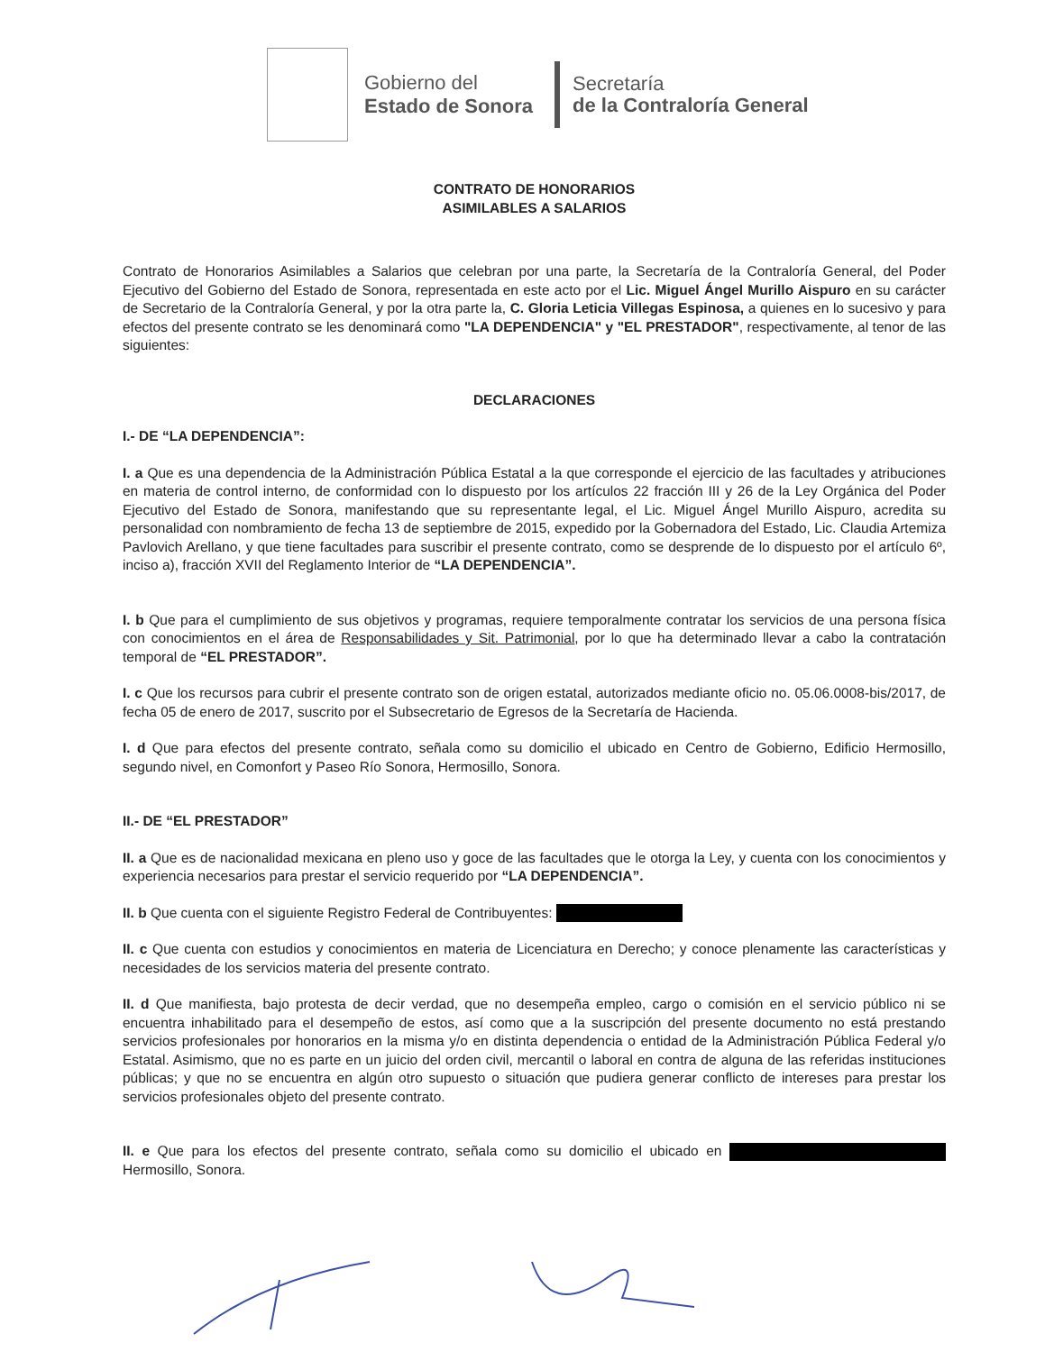Gobierno del
Estado de Sonora
Secretaría
de la Contraloría General
CONTRATO DE HONORARIOS
ASIMILABLES A SALARIOS
Contrato de Honorarios Asimilables a Salarios que celebran por una parte, la Secretaría de la Contraloría General, del Poder Ejecutivo del Gobierno del Estado de Sonora, representada en este acto por el Lic. Miguel Ángel Murillo Aispuro en su carácter de Secretario de la Contraloría General, y por la otra parte la, C. Gloria Leticia Villegas Espinosa, a quienes en lo sucesivo y para efectos del presente contrato se les denominará como "LA DEPENDENCIA" y "EL PRESTADOR", respectivamente, al tenor de las siguientes:
DECLARACIONES
I.- DE “LA DEPENDENCIA”:
I. a Que es una dependencia de la Administración Pública Estatal a la que corresponde el ejercicio de las facultades y atribuciones en materia de control interno, de conformidad con lo dispuesto por los artículos 22 fracción III y 26 de la Ley Orgánica del Poder Ejecutivo del Estado de Sonora, manifestando que su representante legal, el Lic. Miguel Ángel Murillo Aispuro, acredita su personalidad con nombramiento de fecha 13 de septiembre de 2015, expedido por la Gobernadora del Estado, Lic. Claudia Artemiza Pavlovich Arellano, y que tiene facultades para suscribir el presente contrato, como se desprende de lo dispuesto por el artículo 6º, inciso a), fracción XVII del Reglamento Interior de “LA DEPENDENCIA”.
I. b Que para el cumplimiento de sus objetivos y programas, requiere temporalmente contratar los servicios de una persona física con conocimientos en el área de Responsabilidades y Sit. Patrimonial, por lo que ha determinado llevar a cabo la contratación temporal de “EL PRESTADOR”.
I. c Que los recursos para cubrir el presente contrato son de origen estatal, autorizados mediante oficio no. 05.06.0008-bis/2017, de fecha 05 de enero de 2017, suscrito por el Subsecretario de Egresos de la Secretaría de Hacienda.
I. d Que para efectos del presente contrato, señala como su domicilio el ubicado en Centro de Gobierno, Edificio Hermosillo, segundo nivel, en Comonfort y Paseo Río Sonora, Hermosillo, Sonora.
II.- DE “EL PRESTADOR”
II. a Que es de nacionalidad mexicana en pleno uso y goce de las facultades que le otorga la Ley, y cuenta con los conocimientos y experiencia necesarios para prestar el servicio requerido por “LA DEPENDENCIA”.
II. b Que cuenta con el siguiente Registro Federal de Contribuyentes:
II. c Que cuenta con estudios y conocimientos en materia de Licenciatura en Derecho; y conoce plenamente las características y necesidades de los servicios materia del presente contrato.
II. d Que manifiesta, bajo protesta de decir verdad, que no desempeña empleo, cargo o comisión en el servicio público ni se encuentra inhabilitado para el desempeño de estos, así como que a la suscripción del presente documento no está prestando servicios profesionales por honorarios en la misma y/o en distinta dependencia o entidad de la Administración Pública Federal y/o Estatal. Asimismo, que no es parte en un juicio del orden civil, mercantil o laboral en contra de alguna de las referidas instituciones públicas; y que no se encuentra en algún otro supuesto o situación que pudiera generar conflicto de intereses para prestar los servicios profesionales objeto del presente contrato.
II. e Que para los efectos del presente contrato, señala como su domicilio el ubicado en Hermosillo, Sonora.